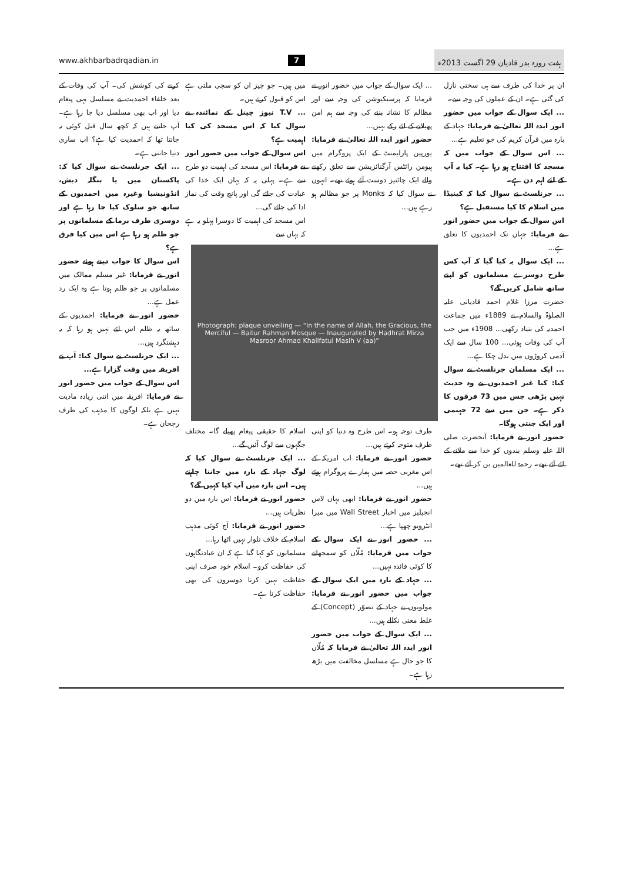www.akhbarbadrqadian.in 7 ہفت روزہ بدر قادیان 29 اگست 2013ء
کرنے کی کوشش کی۔ آپ کی وفات کے بعد خلفاء احمدیت نے مسلسل یہی پیغام دیا اور اب بھی مسلسل دیا جا رہا ہے۔ آپ جانتے ہیں کہ کچھ سال قبل کوئی نہ جانتا تھا کہ احمدیت کیا ہے؟ اب ساری دنیا جانتی ہے۔
... ایک جرنلسٹ نے سوال کیا کہ: پاکستان میں یا بنگلہ دیش، انڈونیشیا وغیرہ میں احمدیوں کے ساتھ جو سلوک کیا جا رہا ہے اور دوسری طرف برما کے مسلمانوں پر جو ظلم ہو رہا ہے اس میں کیا فرق ہے؟
اس سوال کا جواب دیتے ہوئے حضور انور نے فرمایا: غیر مسلم ممالک میں مسلمانوں پر جو ظلم ہوتا ہے وہ ایک رد عمل ہے...
حضور انور نے فرمایا: احمدیوں کے ساتھ یہ ظلم اس لئے نہیں ہو رہا کہ یہ دہشتگرد ہیں...
... ایک جرنلسٹ نے سوال کیا: آپ نے افریقہ میں وقت گزارا ہے...
اس سوال کے جواب میں حضور انور نے فرمایا: افریقہ میں اتنی زیادہ مادیت نہیں ہے بلکہ لوگوں کا مذہب کی طرف رجحان ہے۔
میں ہیں۔ جو چیز ان کو سچی ملتی ہے اس کو قبول کرتے ہیں۔
... T.V نیوز چینل کے نمائندہ نے سوال کیا کہ اس مسجد کی کیا اہمیت ہے؟
اس سوال کے جواب میں حضور انور نے فرمایا: اس مسجد کی اہمیت دو طرح سے ہے۔ پہلی یہ کہ یہاں ایک خدا کی عبادت کی جائے گی اور پانچ وقت کی نماز ادا کی جائے گی...
اس مسجد کی اہمیت کا دوسرا پہلو یہ ہے کہ یہاں سے
... ایک سوال کے جواب میں حضور انور نے فرمایا کہ پرسیکیوشن کی وجہ سے اور مظالم کا نشانہ بننے کی وجہ سے ہم امن پھیلانے کے لئے رکے نہیں...
حضور انور ایدہ اللہ تعالیٰ نے فرمایا: یورپین پارلیمنٹ کے ایک پروگرام میں ہیومن رائٹس آرگنائزیشن سے تعلق رکھنے والے ایک چائنیز دوست آئے ہوئے تھے۔ انہوں نے سوال کیا کہ Monks پر جو مظالم ہو رہے ہیں...
Photograph: plaque unveiling — "In the name of Allah, the Gracious, the Merciful — Baitur Rahman Mosque — Inaugurated by Hadhrat Mirza Masroor Ahmad Khalifatul Masih V (aa)"
اسلام کا حقیقی پیغام پھیلے گا۔ مختلف جگہوں سے لوگ آئیں گے...
... ایک جرنلسٹ نے سوال کیا کہ لوگ جہاد کے بارہ میں جاننا چاہتے ہیں۔ اس بارہ میں آپ کیا کہیں گے؟
حضور انور نے فرمایا: اس بارہ میں دو نظریات ہیں...
حضور انور نے فرمایا: آج کوئی مذہب اسلام کے خلاف تلوار نہیں اٹھا رہا...
مسلمانوں کو کہا گیا ہے کہ ان عبادتگاہوں کی حفاظت کرو۔ اسلام خود صرف اپنی حفاظت نہیں کرتا دوسروں کی بھی حفاظت کرتا ہے۔
طرف توجہ ہو۔ اس طرح وہ دنیا کو اپنی طرف متوجہ کرتے ہیں...
حضور انور نے فرمایا: اب امریکہ کے اس مغربی حصہ میں ہمارے پروگرام ہوئے ہیں...
حضور انور نے فرمایا: ابھی یہاں لاس انجیلیز میں اخبار Wall Street میں میرا انٹرویو چھپا ہے...
... حضور انور نے ایک سوال کے جواب میں فرمایا: مُلّاں کو سمجھانے کا کوئی فائدہ نہیں...
... جہاد کے بارہ میں ایک سوال کے جواب میں حضور انور نے فرمایا: مولویوں نے جہاد کے تصوّر (Concept) کے غلط معنی نکالے ہیں...
... ایک سوال کے جواب میں حضور انور ایدہ اللہ تعالیٰ نے فرمایا کہ مُلّاں کا جو حال ہے مسلسل مخالفت میں بڑھ رہا ہے۔
ان پر خدا کی طرف سے ہی سختی نازل کی گئی ہے۔ ان کے عملوں کی وجہ سے۔
... ایک سوال کے جواب میں حضور انور ایدہ اللہ تعالیٰ نے فرمایا: جہاد کے بارہ میں قرآن کریم کی جو تعلیم ہے...
... اس سوال کے جواب میں کہ مسجد کا افتتاح ہو رہا ہے۔ کیا یہ آپ کے لئے اہم دن ہے۔
... جرنلسٹ نے سوال کیا کہ کینیڈا میں اسلام کا کیا مستقبل ہے؟
اس سوال کے جواب میں حضور انور نے فرمایا: جہاں تک احمدیوں کا تعلق ہے...
... ایک سوال یہ کیا گیا کہ آپ کس طرح دوسرے مسلمانوں کو اپنے ساتھ شامل کریں گے؟
حضرت مرزا غلام احمد قادیانی علیہ الصلوٰۃ والسلام نے 1889ء میں جماعت احمدیہ کی بنیاد رکھی... 1908ء میں جب آپ کی وفات ہوئی... 100 سال سے ایک آدمی کروڑوں میں بدل چکا ہے...
... ایک مسلمان جرنلسٹ نے سوال کیا: کیا غیر احمدیوں نے وہ حدیث نہیں پڑھی جس میں 73 فرقوں کا ذکر ہے۔ جن میں سے 72 جہنمی اور ایک جنتی ہوگا۔
حضور انور نے فرمایا: آنحضرت صلی اللہ علیہ وسلم بندوں کو خدا سے ملانے کے لئے آئے تھے۔ رحمۃ للعالمین بن کر آئے تھے۔